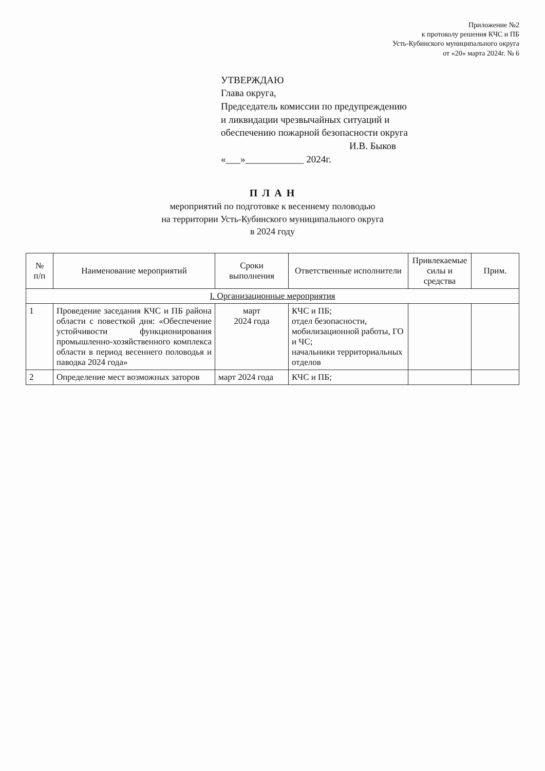Приложение №2
к протоколу решения КЧС и ПБ
Усть-Кубинского муниципального округа
от «20» марта 2024г. № 6
УТВЕРЖДАЮ
Глава округа,
Председатель комиссии по предупреждению
и ликвидации чрезвычайных ситуаций и
обеспечению пожарной безопасности округа
И.В. Быков
«___»____________ 2024г.
П Л А Н
мероприятий по подготовке к весеннему половодью
на территории Усть-Кубинского муниципального округа
в 2024 году
| № п/п | Наименование мероприятий | Сроки выполнения | Ответственные исполнители | Привлекаемые силы и средства | Прим. |
| --- | --- | --- | --- | --- | --- |
| I. Организационные мероприятия | | | | | |
| 1 | Проведение заседания КЧС и ПБ района области с повесткой дня: «Обеспечение устойчивости функционирования промышленно-хозяйственного комплекса области в период весеннего половодья и паводка 2024 года» | март 2024 года | КЧС и ПБ; отдел безопасности, мобилизационной работы, ГО и ЧС; начальники территориальных отделов | | |
| 2 | Определение мест возможных заторов | март 2024 года | КЧС и ПБ; | | |